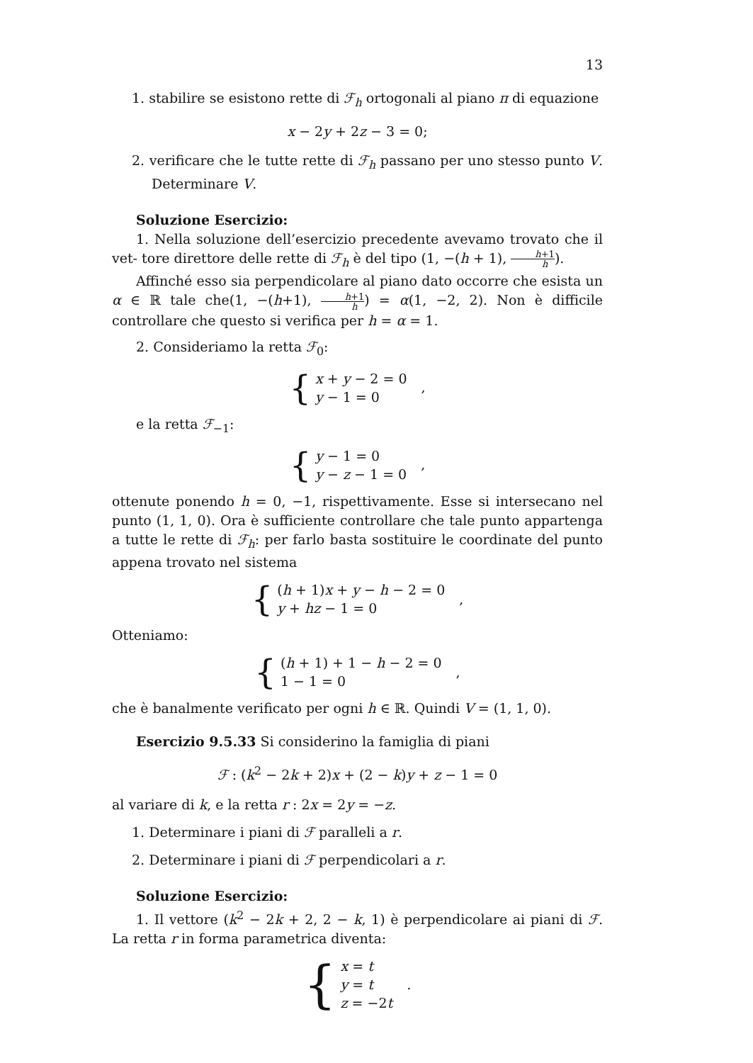13
1. stabilire se esistono rette di ℱ<sub>h</sub> ortogonali al piano π di equazione
x − 2y + 2z − 3 = 0;
2. verificare che le tutte rette di ℱ<sub>h</sub> passano per uno stesso punto V. Determinare V.
Soluzione Esercizio:
1. Nella soluzione dell’esercizio precedente avevamo trovato che il vet- tore direttore delle rette di ℱ<sub>h</sub> è del tipo (1, −(h + 1), h+1 h).
Affinché esso sia perpendicolare al piano dato occorre che esista un α ∈ ℝ tale che(1, −(h+1), h+1 h) = α(1, −2, 2). Non è difficile controllare che questo si verifica per h = α = 1.
2. Consideriamo la retta ℱ<sub>0</sub>:
{
x + y − 2 = 0
y − 1 = 0
,
e la retta ℱ<sub>−1</sub>:
{
y − 1 = 0
y − z − 1 = 0
,
ottenute ponendo h = 0, −1, rispettivamente. Esse si intersecano nel punto (1, 1, 0). Ora è sufficiente controllare che tale punto appartenga a tutte le rette di ℱ<sub>h</sub>: per farlo basta sostituire le coordinate del punto appena trovato nel sistema
{
(h + 1)x + y − h − 2 = 0
y + hz − 1 = 0
,
Otteniamo:
{
(h + 1) + 1 − h − 2 = 0
1 − 1 = 0
,
che è banalmente verificato per ogni h ∈ ℝ. Quindi V = (1, 1, 0).
Esercizio 9.5.33 Si considerino la famiglia di piani
ℱ : (k<sup>2</sup> − 2k + 2)x + (2 − k)y + z − 1 = 0
al variare di k, e la retta r : 2x = 2y = −z.
1. Determinare i piani di ℱ paralleli a r.
2. Determinare i piani di ℱ perpendicolari a r.
Soluzione Esercizio:
1. Il vettore (k<sup>2</sup> − 2k + 2, 2 − k, 1) è perpendicolare ai piani di ℱ. La retta r in forma parametrica diventa:
{
x = t
y = t
z = −2t
.